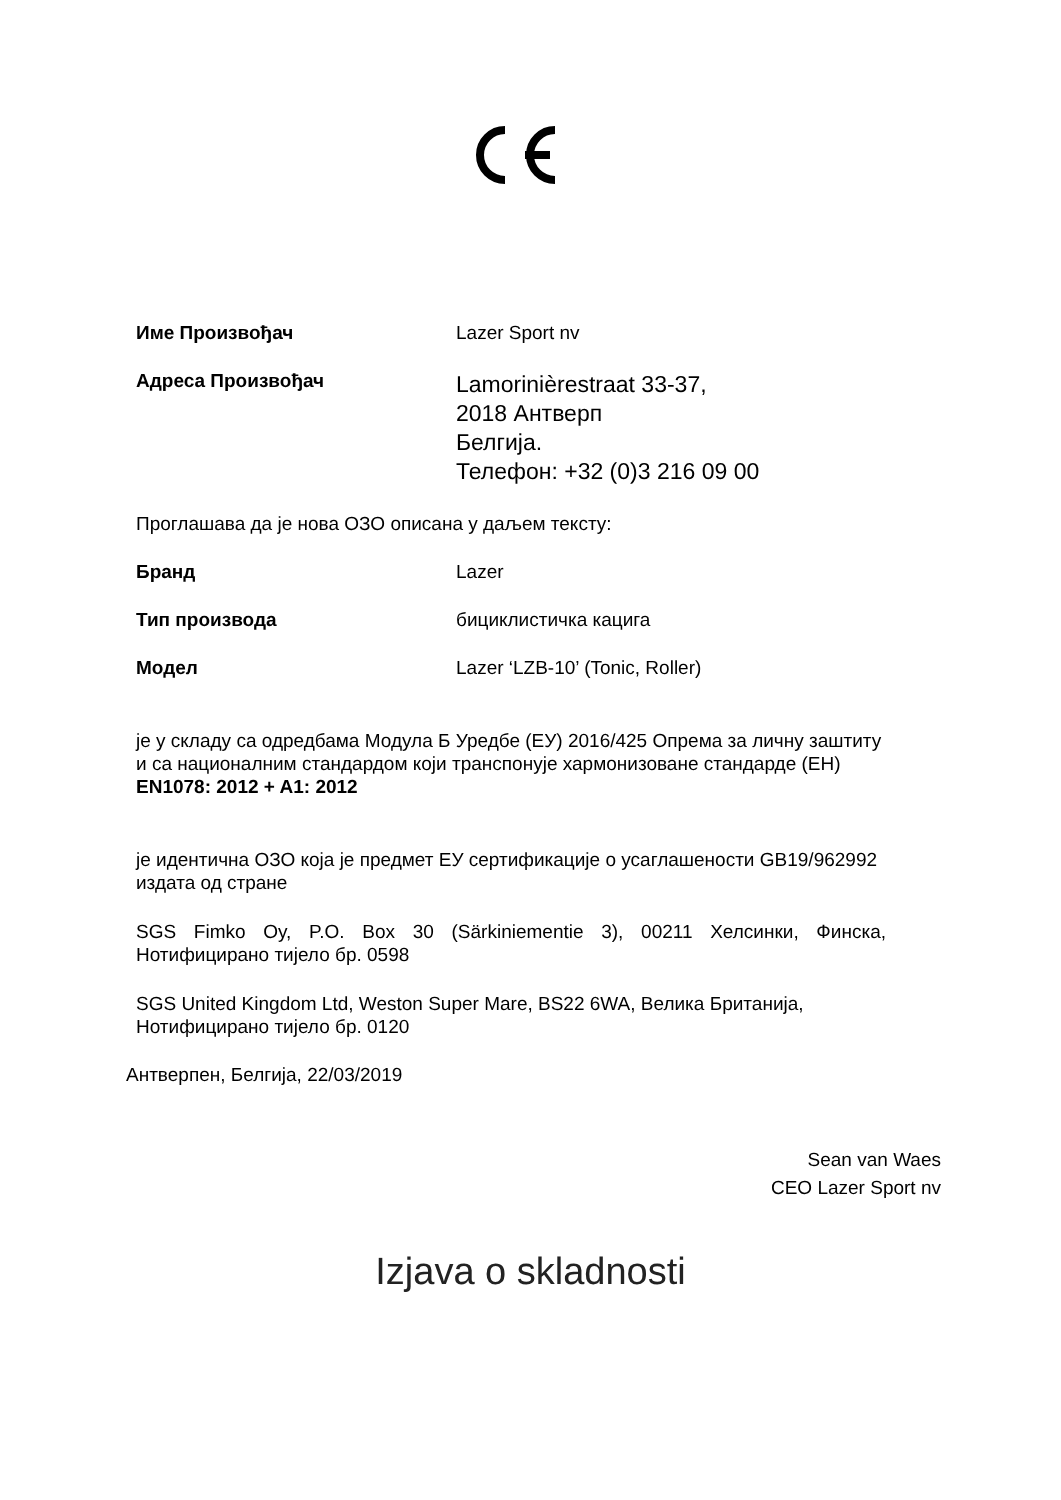Име Произвођач Lazer Sport nv
Адреса Произвођач
Lamorinièrestraat 33-37,
2018 Антверп
Белгија.
Телефон: +32 (0)3 216 09 00
Проглашава да је нова ОЗО описана у даљем тексту:
Бранд Lazer
Тип производа бициклистичка кацига
Модел Lazer ‘LZB-10’ (Tonic, Roller)
је у складу са одредбама Модула Б Уредбе (ЕУ) 2016/425 Опрема за личну заштиту и са националним стандардом који транспонује хармонизоване стандарде (ЕН) EN1078: 2012 + A1: 2012
је идентична ОЗО која је предмет ЕУ сертификације о усаглашености GB19/962992 издата од стране
SGS Fimko Oy, P.O. Box 30 (Särkiniementie 3), 00211 Хелсинки, Финска, Нотифицирано тијело бр. 0598
SGS United Kingdom Ltd, Weston Super Mare, BS22 6WA, Велика Британија, Нотифицирано тијело бр. 0120
Антверпен, Белгија, 22/03/2019
Sean van Waes
CEO Lazer Sport nv
Izjava o skladnosti